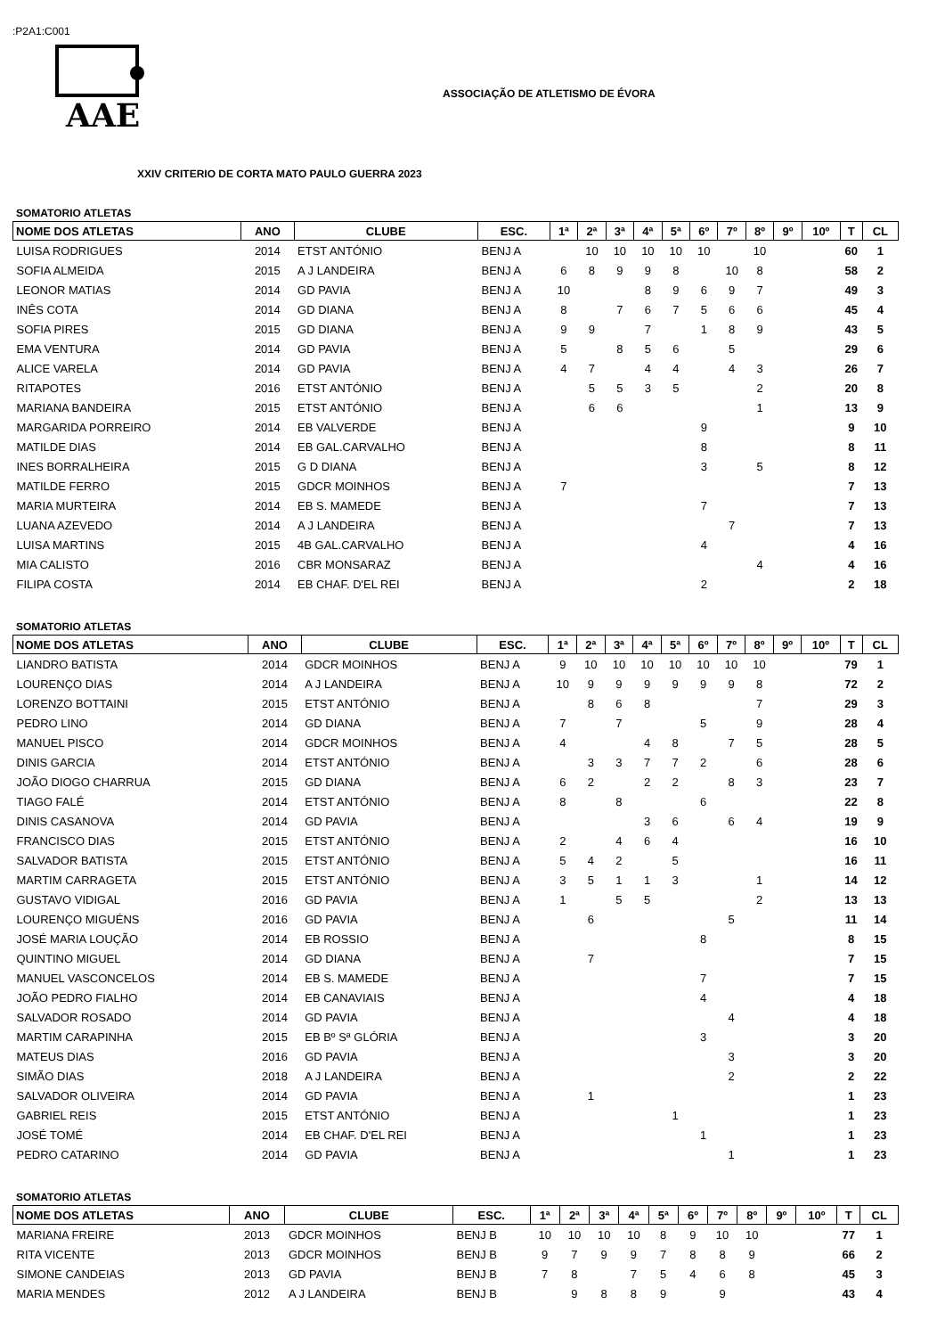:P2A1:C001
AAE
ASSOCIAÇÃO DE ATLETISMO DE ÉVORA
XXIV CRITERIO DE CORTA MATO PAULO GUERRA 2023
SOMATORIO ATLETAS
| NOME DOS ATLETAS | ANO | CLUBE | ESC. | 1ª | 2ª | 3ª | 4ª | 5ª | 6º | 7º | 8º | 9º | 10º | T | CL |
| --- | --- | --- | --- | --- | --- | --- | --- | --- | --- | --- | --- | --- | --- | --- | --- |
| LUISA RODRIGUES | 2014 | ETST ANTÓNIO | BENJ A | | 10 | 10 | 10 | 10 | 10 | | 10 | | | 60 | 1 |
| SOFIA ALMEIDA | 2015 | A J LANDEIRA | BENJ A | 6 | 8 | 9 | 9 | 8 | | 10 | 8 | | | 58 | 2 |
| LEONOR MATIAS | 2014 | GD PAVIA | BENJ A | 10 | | | 8 | 9 | 6 | 9 | 7 | | | 49 | 3 |
| INÊS COTA | 2014 | GD DIANA | BENJ A | 8 | | 7 | 6 | 7 | 5 | 6 | 6 | | | 45 | 4 |
| SOFIA PIRES | 2015 | GD DIANA | BENJ A | 9 | 9 | | 7 | | 1 | 8 | 9 | | | 43 | 5 |
| EMA VENTURA | 2014 | GD PAVIA | BENJ A | 5 | | 8 | 5 | 6 | | 5 | | | | 29 | 6 |
| ALICE VARELA | 2014 | GD PAVIA | BENJ A | 4 | 7 | | 4 | 4 | | 4 | 3 | | | 26 | 7 |
| RITAPOTES | 2016 | ETST ANTÓNIO | BENJ A | | 5 | 5 | 3 | 5 | | | 2 | | | 20 | 8 |
| MARIANA BANDEIRA | 2015 | ETST ANTÓNIO | BENJ A | | 6 | 6 | | | | | 1 | | | 13 | 9 |
| MARGARIDA PORREIRO | 2014 | EB VALVERDE | BENJ A | | | | | | 9 | | | | | 9 | 10 |
| MATILDE DIAS | 2014 | EB GAL.CARVALHO | BENJ A | | | | | | 8 | | | | | 8 | 11 |
| INES BORRALHEIRA | 2015 | G D DIANA | BENJ A | | | | | | 3 | | 5 | | | 8 | 12 |
| MATILDE FERRO | 2015 | GDCR MOINHOS | BENJ A | 7 | | | | | | | | | | 7 | 13 |
| MARIA MURTEIRA | 2014 | EB S. MAMEDE | BENJ A | | | | | | 7 | | | | | 7 | 13 |
| LUANA AZEVEDO | 2014 | A J LANDEIRA | BENJ A | | | | | | | 7 | | | | 7 | 13 |
| LUISA MARTINS | 2015 | 4B GAL.CARVALHO | BENJ A | | | | | | 4 | | | | | 4 | 16 |
| MIA CALISTO | 2016 | CBR MONSARAZ | BENJ A | | | | | | | | 4 | | | 4 | 16 |
| FILIPA COSTA | 2014 | EB CHAF. D'EL REI | BENJ A | | | | | | 2 | | | | | 2 | 18 |
SOMATORIO ATLETAS
| NOME DOS ATLETAS | ANO | CLUBE | ESC. | 1ª | 2ª | 3ª | 4ª | 5ª | 6º | 7º | 8º | 9º | 10º | T | CL |
| --- | --- | --- | --- | --- | --- | --- | --- | --- | --- | --- | --- | --- | --- | --- | --- |
| LIANDRO BATISTA | 2014 | GDCR MOINHOS | BENJ A | 9 | 10 | 10 | 10 | 10 | 10 | 10 | 10 | | | 79 | 1 |
| LOURENÇO DIAS | 2014 | A J LANDEIRA | BENJ A | 10 | 9 | 9 | 9 | 9 | 9 | 9 | 8 | | | 72 | 2 |
| LORENZO BOTTAINI | 2015 | ETST ANTÓNIO | BENJ A | | 8 | 6 | 8 | | | | 7 | | | 29 | 3 |
| PEDRO LINO | 2014 | GD DIANA | BENJ A | 7 | | 7 | | | 5 | | 9 | | | 28 | 4 |
| MANUEL PISCO | 2014 | GDCR MOINHOS | BENJ A | 4 | | | 4 | 8 | | 7 | 5 | | | 28 | 5 |
| DINIS GARCIA | 2014 | ETST ANTÓNIO | BENJ A | | 3 | 3 | 7 | 7 | 2 | | 6 | | | 28 | 6 |
| JOÃO DIOGO CHARRUA | 2015 | GD DIANA | BENJ A | 6 | 2 | | 2 | 2 | | 8 | 3 | | | 23 | 7 |
| TIAGO FALÉ | 2014 | ETST ANTÓNIO | BENJ A | 8 | | 8 | | | 6 | | | | | 22 | 8 |
| DINIS CASANOVA | 2014 | GD PAVIA | BENJ A | | | | 3 | 6 | | 6 | 4 | | | 19 | 9 |
| FRANCISCO DIAS | 2015 | ETST ANTÓNIO | BENJ A | 2 | | 4 | 6 | 4 | | | | | | 16 | 10 |
| SALVADOR BATISTA | 2015 | ETST ANTÓNIO | BENJ A | 5 | 4 | 2 | | 5 | | | | | | 16 | 11 |
| MARTIM CARRAGETA | 2015 | ETST ANTÓNIO | BENJ A | 3 | 5 | 1 | 1 | 3 | | | 1 | | | 14 | 12 |
| GUSTAVO VIDIGAL | 2016 | GD PAVIA | BENJ A | 1 | | 5 | 5 | | | | 2 | | | 13 | 13 |
| LOURENÇO MIGUÉNS | 2016 | GD PAVIA | BENJ A | | 6 | | | | | 5 | | | | 11 | 14 |
| JOSÉ MARIA LOUÇÃO | 2014 | EB ROSSIO | BENJ A | | | | | | 8 | | | | | 8 | 15 |
| QUINTINO MIGUEL | 2014 | GD DIANA | BENJ A | | 7 | | | | | | | | | 7 | 15 |
| MANUEL VASCONCELOS | 2014 | EB S. MAMEDE | BENJ A | | | | | | 7 | | | | | 7 | 15 |
| JOÃO PEDRO FIALHO | 2014 | EB CANAVIAIS | BENJ A | | | | | | 4 | | | | | 4 | 18 |
| SALVADOR ROSADO | 2014 | GD PAVIA | BENJ A | | | | | | | 4 | | | | 4 | 18 |
| MARTIM CARAPINHA | 2015 | EB Bº Sª GLÓRIA | BENJ A | | | | | | 3 | | | | | 3 | 20 |
| MATEUS DIAS | 2016 | GD PAVIA | BENJ A | | | | | | | 3 | | | | 3 | 20 |
| SIMÃO DIAS | 2018 | A J LANDEIRA | BENJ A | | | | | | | 2 | | | | 2 | 22 |
| SALVADOR OLIVEIRA | 2014 | GD PAVIA | BENJ A | | 1 | | | | | | | | | 1 | 23 |
| GABRIEL REIS | 2015 | ETST ANTÓNIO | BENJ A | | | | | 1 | | | | | | 1 | 23 |
| JOSÉ TOMÉ | 2014 | EB CHAF. D'EL REI | BENJ A | | | | | | 1 | | | | | 1 | 23 |
| PEDRO CATARINO | 2014 | GD PAVIA | BENJ A | | | | | | | 1 | | | | 1 | 23 |
SOMATORIO ATLETAS
| NOME DOS ATLETAS | ANO | CLUBE | ESC. | 1ª | 2ª | 3ª | 4ª | 5ª | 6º | 7º | 8º | 9º | 10º | T | CL |
| --- | --- | --- | --- | --- | --- | --- | --- | --- | --- | --- | --- | --- | --- | --- | --- |
| MARIANA FREIRE | 2013 | GDCR MOINHOS | BENJ B | 10 | 10 | 10 | 10 | 8 | 9 | 10 | 10 | | | 77 | 1 |
| RITA VICENTE | 2013 | GDCR MOINHOS | BENJ B | 9 | 7 | 9 | 9 | 7 | 8 | 8 | 9 | | | 66 | 2 |
| SIMONE CANDEIAS | 2013 | GD PAVIA | BENJ B | 7 | 8 | | 7 | 5 | 4 | 6 | 8 | | | 45 | 3 |
| MARIA MENDES | 2012 | A J LANDEIRA | BENJ B | | 9 | 8 | 8 | 9 | | 9 | | | | 43 | 4 |